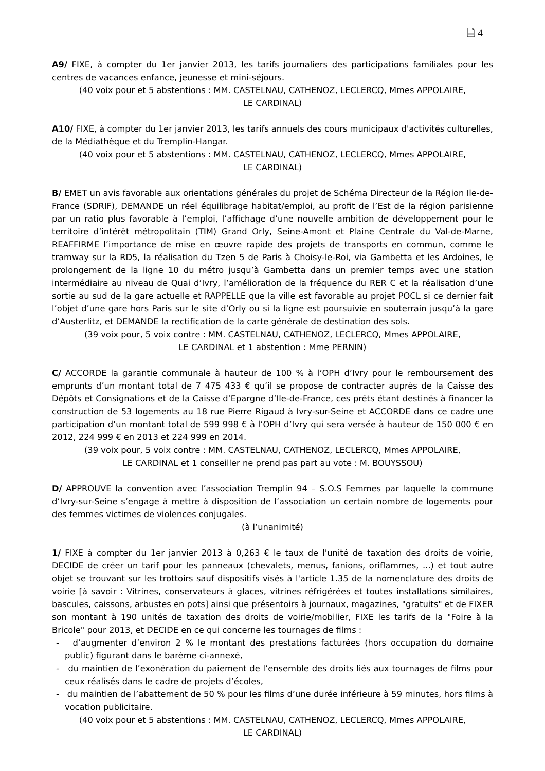🗎 4
A9/ FIXE, à compter du 1er janvier 2013, les tarifs journaliers des participations familiales pour les centres de vacances enfance, jeunesse et mini-séjours.
(40 voix pour et 5 abstentions : MM. CASTELNAU, CATHENOZ, LECLERCQ, Mmes APPOLAIRE,
LE CARDINAL)
A10/ FIXE, à compter du 1er janvier 2013, les tarifs annuels des cours municipaux d'activités culturelles, de la Médiathèque et du Tremplin-Hangar.
(40 voix pour et 5 abstentions : MM. CASTELNAU, CATHENOZ, LECLERCQ, Mmes APPOLAIRE,
LE CARDINAL)
B/ EMET un avis favorable aux orientations générales du projet de Schéma Directeur de la Région Ile-de-France (SDRIF), DEMANDE un réel équilibrage habitat/emploi, au profit de l’Est de la région parisienne par un ratio plus favorable à l’emploi, l’affichage d’une nouvelle ambition de développement pour le territoire d’intérêt métropolitain (TIM) Grand Orly, Seine-Amont et Plaine Centrale du Val-de-Marne, REAFFIRME l’importance de mise en œuvre rapide des projets de transports en commun, comme le tramway sur la RD5, la réalisation du Tzen 5 de Paris à Choisy-le-Roi, via Gambetta et les Ardoines, le prolongement de la ligne 10 du métro jusqu’à Gambetta dans un premier temps avec une station intermédiaire au niveau de Quai d’Ivry, l’amélioration de la fréquence du RER C et la réalisation d’une sortie au sud de la gare actuelle et RAPPELLE que la ville est favorable au projet POCL si ce dernier fait l’objet d’une gare hors Paris sur le site d’Orly ou si la ligne est poursuivie en souterrain jusqu’à la gare d’Austerlitz, et DEMANDE la rectification de la carte générale de destination des sols.
(39 voix pour, 5 voix contre : MM. CASTELNAU, CATHENOZ, LECLERCQ, Mmes APPOLAIRE,
LE CARDINAL et 1 abstention : Mme PERNIN)
C/ ACCORDE la garantie communale à hauteur de 100 % à l’OPH d’Ivry pour le remboursement des emprunts d’un montant total de 7 475 433 € qu’il se propose de contracter auprès de la Caisse des Dépôts et Consignations et de la Caisse d’Epargne d’Ile-de-France, ces prêts étant destinés à financer la construction de 53 logements au 18 rue Pierre Rigaud à Ivry-sur-Seine et ACCORDE dans ce cadre une participation d’un montant total de 599 998 € à l’OPH d’Ivry qui sera versée à hauteur de 150 000 € en 2012, 224 999 € en 2013 et 224 999 en 2014.
(39 voix pour, 5 voix contre : MM. CASTELNAU, CATHENOZ, LECLERCQ, Mmes APPOLAIRE,
LE CARDINAL et 1 conseiller ne prend pas part au vote : M. BOUYSSOU)
D/ APPROUVE la convention avec l’association Tremplin 94 – S.O.S Femmes par laquelle la commune d’Ivry-sur-Seine s’engage à mettre à disposition de l’association un certain nombre de logements pour des femmes victimes de violences conjugales.
(à l’unanimité)
1/ FIXE à compter du 1er janvier 2013 à 0,263 € le taux de l'unité de taxation des droits de voirie, DECIDE de créer un tarif pour les panneaux (chevalets, menus, fanions, oriflammes, ...) et tout autre objet se trouvant sur les trottoirs sauf dispositifs visés à l'article 1.35 de la nomenclature des droits de voirie [à savoir : Vitrines, conservateurs à glaces, vitrines réfrigérées et toutes installations similaires, bascules, caissons, arbustes en pots] ainsi que présentoirs à journaux, magazines, "gratuits" et de FIXER son montant à 190 unités de taxation des droits de voirie/mobilier, FIXE les tarifs de la "Foire à la Bricole" pour 2013, et DECIDE en ce qui concerne les tournages de films :
- d’augmenter d’environ 2 % le montant des prestations facturées (hors occupation du domaine public) figurant dans le barème ci-annexé,
- du maintien de l’exonération du paiement de l’ensemble des droits liés aux tournages de films pour ceux réalisés dans le cadre de projets d’écoles,
- du maintien de l’abattement de 50 % pour les films d’une durée inférieure à 59 minutes, hors films à vocation publicitaire.
(40 voix pour et 5 abstentions : MM. CASTELNAU, CATHENOZ, LECLERCQ, Mmes APPOLAIRE,
LE CARDINAL)